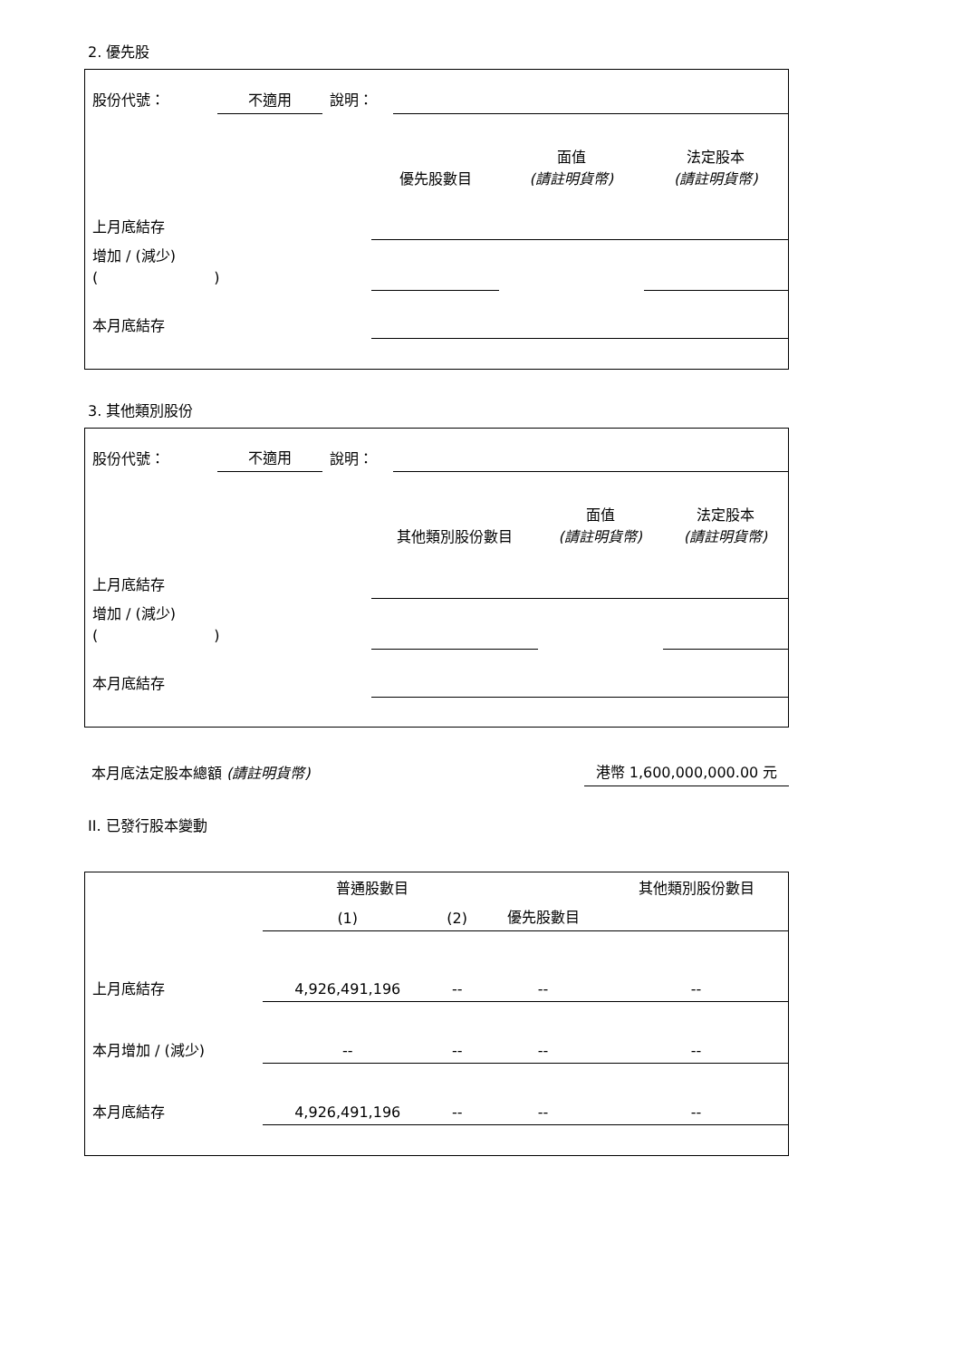2. 優先股
| 股份代號： | 不適用 | 說明： | |
| | 優先股數目 | 面值 (請註明貨幣) | 法定股本 (請註明貨幣) |
| 上月底結存 | | | |
| 增加 / (減少) ( ) | | | |
| 本月底結存 | | | |
3. 其他類別股份
| 股份代號： | 不適用 | 說明： | |
| | 其他類別股份數目 | 面值 (請註明貨幣) | 法定股本 (請註明貨幣) |
| 上月底結存 | | | |
| 增加 / (減少) ( ) | | | |
| 本月底結存 | | | |
| 本月底法定股本總額 (請註明貨幣) | 港幣 1,600,000,000.00 元 |
II. 已發行股本變動
| | 普通股數目 | | | 其他類別股份數目 |
| | (1) | (2) | 優先股數目 | |
| 上月底結存 | 4,926,491,196 | -- | -- | -- |
| 本月增加 / (減少) | -- | -- | -- | -- |
| 本月底結存 | 4,926,491,196 | -- | -- | -- |